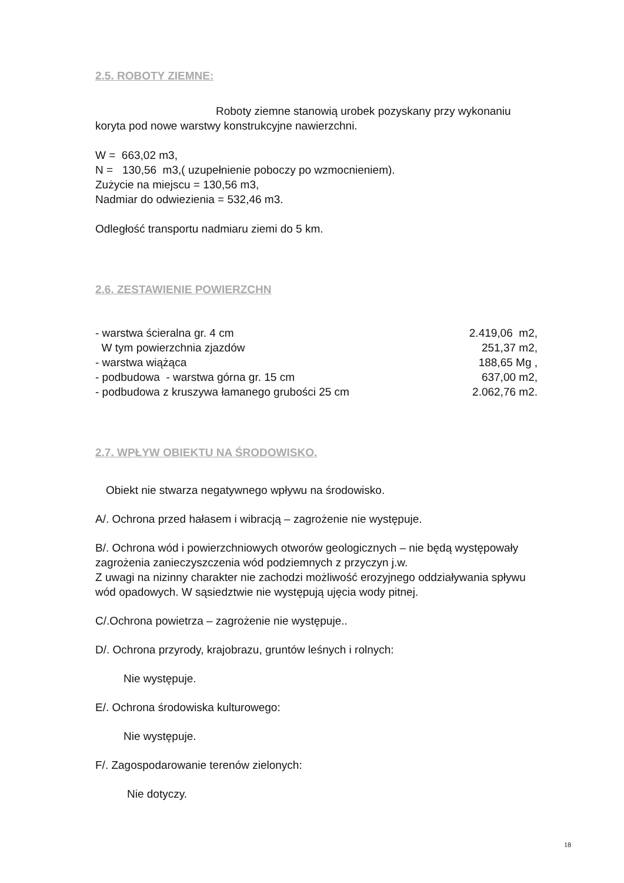2.5. ROBOTY ZIEMNE:
Roboty ziemne stanowią urobek pozyskany przy wykonaniu koryta pod nowe warstwy konstrukcyjne nawierzchni.
W = 663,02 m3,
N = 130,56 m3,( uzupełnienie poboczy po wzmocnieniem).
Zużycie na miejscu = 130,56 m3,
Nadmiar do odwiezienia = 532,46 m3.
Odległość transportu nadmiaru ziemi do 5 km.
2.6. ZESTAWIENIE POWIERZCHN
| - warstwa ścieralna gr. 4 cm | 2.419,06 m2, |
| W tym powierzchnia zjazdów | 251,37 m2, |
| - warstwa wiążąca | 188,65 Mg , |
| - podbudowa - warstwa górna gr. 15 cm | 637,00 m2, |
| - podbudowa z kruszywa łamanego grubości 25 cm | 2.062,76 m2. |
2.7. WPŁYW OBIEKTU NA ŚRODOWISKO.
Obiekt nie stwarza negatywnego wpływu na środowisko.
A/. Ochrona przed hałasem i wibracją – zagrożenie nie występuje.
B/. Ochrona wód i powierzchniowych otworów geologicznych – nie będą występowały zagrożenia zanieczyszczenia wód podziemnych z przyczyn j.w.
Z uwagi na nizinny charakter nie zachodzi możliwość erozyjnego oddziaływania spływu wód opadowych. W sąsiedztwie nie występują ujęcia wody pitnej.
C/.Ochrona powietrza – zagrożenie nie występuje..
D/. Ochrona przyrody, krajobrazu, gruntów leśnych i rolnych:
Nie występuje.
E/. Ochrona środowiska kulturowego:
Nie występuje.
F/. Zagospodarowanie terenów zielonych:
Nie dotyczy.
18